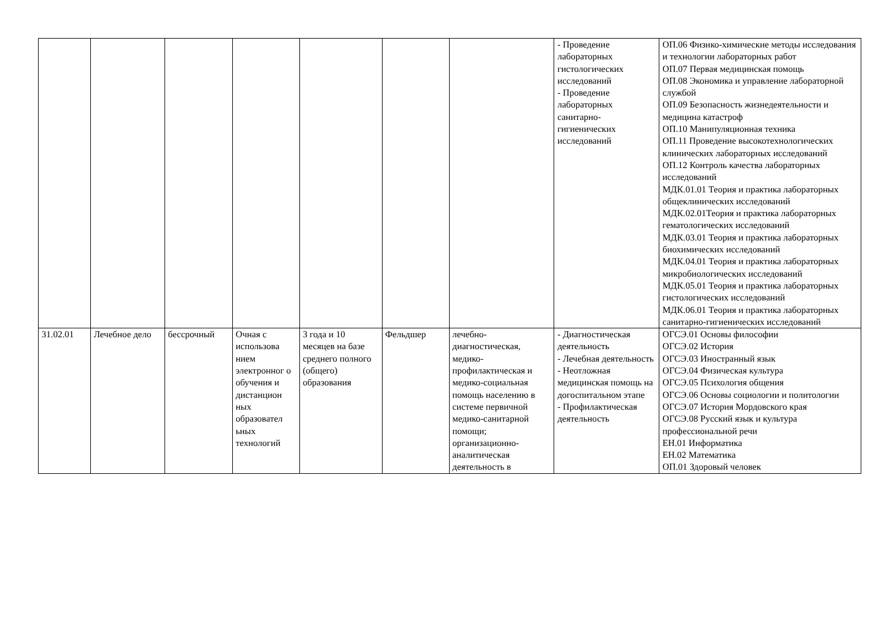| | | | | | | | - Проведение лабораторных гистологических исследований - Проведение лабораторных санитарно-гигиенических исследований | ОП.06 Физико-химические методы исследования и технологии лабораторных работ ОП.07 Первая медицинская помощь ОП.08 Экономика и управление лабораторной службой ОП.09 Безопасность жизнедеятельности и медицина катастроф ОП.10 Манипуляционная техника ОП.11 Проведение высокотехнологических клинических лабораторных исследований ОП.12 Контроль качества лабораторных исследований МДК.01.01 Теория и практика лабораторных общеклинических исследований МДК.02.01Теория и практика лабораторных гематологических исследований МДК.03.01 Теория и практика лабораторных биохимических исследований МДК.04.01 Теория и практика лабораторных микробиологических исследований МДК.05.01 Теория и практика лабораторных гистологических исследований МДК.06.01 Теория и практика лабораторных санитарно-гигиенических исследований |
| 31.02.01 | Лечебное дело | бессрочный | Очная с использова нием электронног о обучения и дистанцион ных образовател ьных технологий | 3 года и 10 месяцев на базе среднего полного (общего) образования | Фельдшер | лечебно-диагностическая, медико-профилактическая и медико-социальная помощь населению в системе первичной медико-санитарной помощи; организационно-аналитическая деятельность в | - Диагностическая деятельность - Лечебная деятельность - Неотложная медицинская помощь на догоспитальном этапе - Профилактическая деятельность | ОГСЭ.01 Основы философии ОГСЭ.02 История ОГСЭ.03 Иностранный язык ОГСЭ.04 Физическая культура ОГСЭ.05 Психология общения ОГСЭ.06 Основы социологии и политологии ОГСЭ.07 История Мордовского края ОГСЭ.08 Русский язык и культура профессиональной речи ЕН.01 Информатика ЕН.02 Математика ОП.01 Здоровый человек |